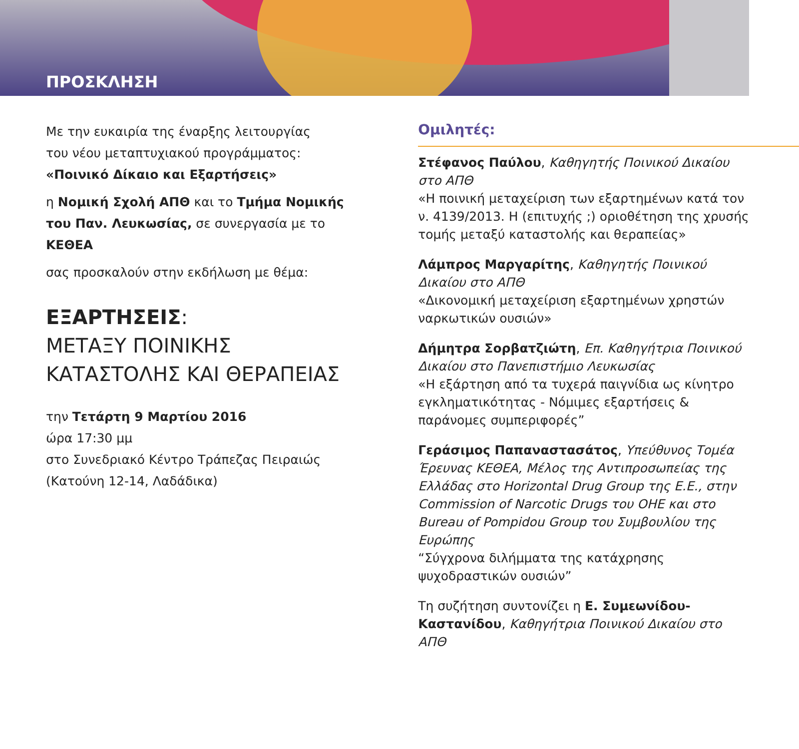ΠΡΟΣΚΛΗΣΗ
Με την ευκαιρία της έναρξης λειτουργίας
του νέου μεταπτυχιακού προγράμματος:
«Ποινικό Δίκαιο και Εξαρτήσεις»
η Νομική Σχολή ΑΠΘ και το Τμήμα Νομικής του Παν. Λευκωσίας, σε συνεργασία με το ΚΕΘΕΑ
σας προσκαλούν στην εκδήλωση με θέμα:
ΕΞΑΡΤΗΣΕΙΣ:
ΜΕΤΑΞΥ ΠΟΙΝΙΚΗΣ
ΚΑΤΑΣΤΟΛΗΣ ΚΑΙ ΘΕΡΑΠΕΙΑΣ
την Τετάρτη 9 Μαρτίου 2016
ώρα 17:30 μμ
στο Συνεδριακό Κέντρο Τράπεζας Πειραιώς
(Κατούνη 12-14, Λαδάδικα)
Ομιλητές:
Στέφανος Παύλου, Καθηγητής Ποινικού Δικαίου στο ΑΠΘ
«Η ποινική μεταχείριση των εξαρτημένων κατά τον ν. 4139/2013. Η (επιτυχής ;) οριοθέτηση της χρυσής τομής μεταξύ καταστολής και θεραπείας»
Λάμπρος Μαργαρίτης, Καθηγητής Ποινικού Δικαίου στο ΑΠΘ
«Δικονομική μεταχείριση εξαρτημένων χρηστών ναρκωτικών ουσιών»
Δήμητρα Σορβατζιώτη, Επ. Καθηγήτρια Ποινικού Δικαίου στο Πανεπιστήμιο Λευκωσίας
«Η εξάρτηση από τα τυχερά παιγνίδια ως κίνητρο εγκληματικότητας - Νόμιμες εξαρτήσεις & παράνομες συμπεριφορές”
Γεράσιμος Παπαναστασάτος, Υπεύθυνος Τομέα Έρευνας ΚΕΘΕΑ, Μέλος της Αντιπροσωπείας της Ελλάδας στο Horizontal Drug Group της Ε.Ε., στην Commission of Narcotic Drugs του ΟΗΕ και στο Bureau of Pompidou Group του Συμβουλίου της Ευρώπης
“Σύγχρονα διλήμματα της κατάχρησης ψυχοδραστικών ουσιών”
Τη συζήτηση συντονίζει η Ε. Συμεωνίδου-Καστανίδου, Καθηγήτρια Ποινικού Δικαίου στο ΑΠΘ